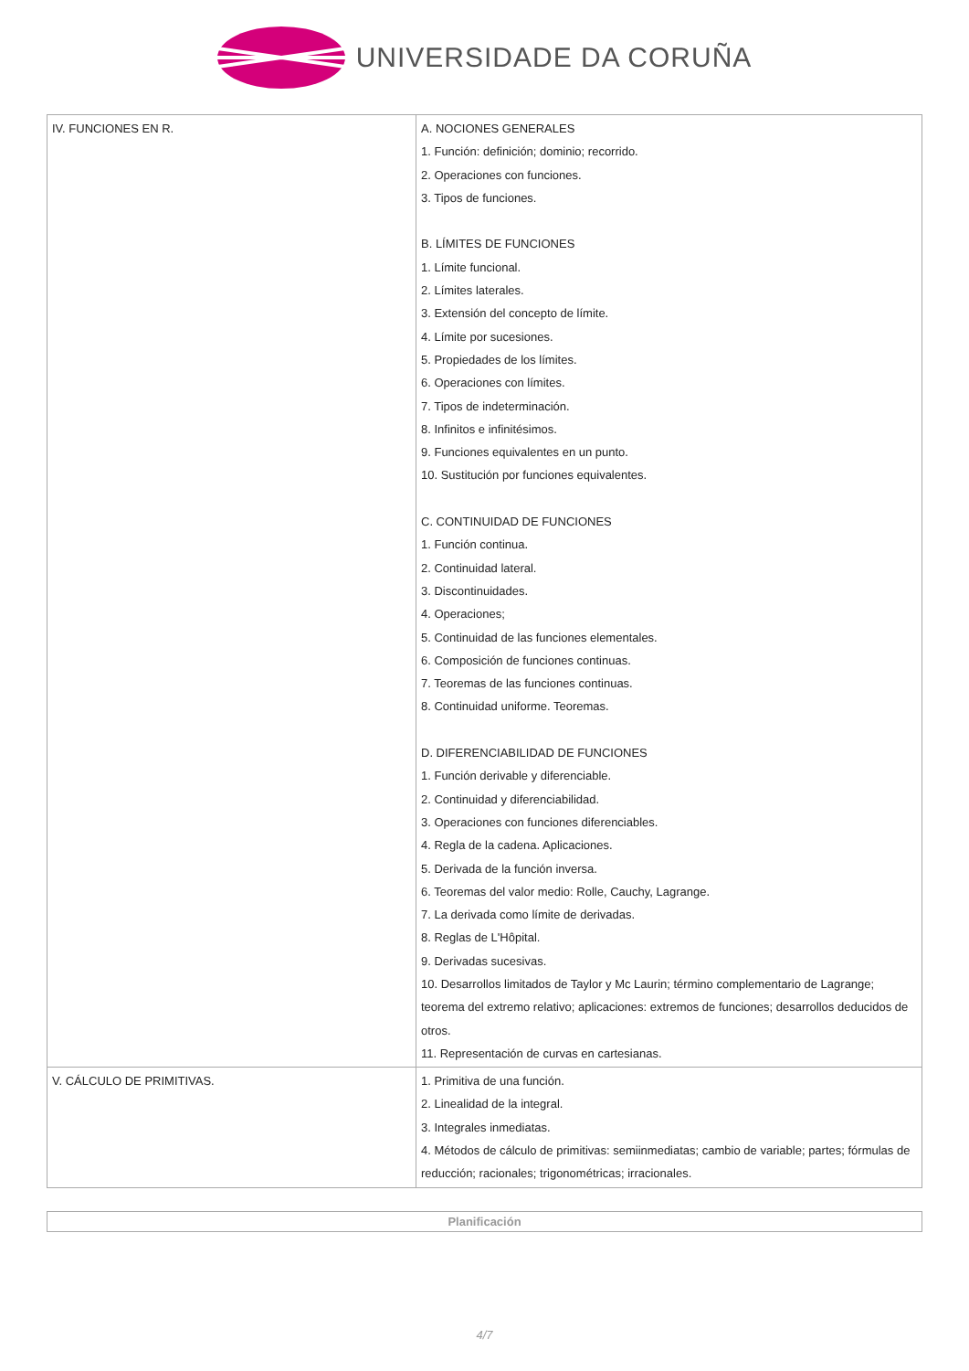UNIVERSIDADE DA CORUÑA
| IV. FUNCIONES EN R. | A. NOCIONES GENERALES 1. Función: definición; dominio; recorrido. 2. Operaciones con funciones. 3. Tipos de funciones. B. LÍMITES DE FUNCIONES 1. Límite funcional. 2. Límites laterales. 3. Extensión del concepto de límite. 4. Límite por sucesiones. 5. Propiedades de los límites. 6. Operaciones con límites. 7. Tipos de indeterminación. 8. Infinitos e infinitésimos. 9. Funciones equivalentes en un punto. 10. Sustitución por funciones equivalentes. C. CONTINUIDAD DE FUNCIONES 1. Función continua. 2. Continuidad lateral. 3. Discontinuidades. 4. Operaciones; 5. Continuidad de las funciones elementales. 6. Composición de funciones continuas. 7. Teoremas de las funciones continuas. 8. Continuidad uniforme. Teoremas. D. DIFERENCIABILIDAD DE FUNCIONES 1. Función derivable y diferenciable. 2. Continuidad y diferenciabilidad. 3. Operaciones con funciones diferenciables. 4. Regla de la cadena. Aplicaciones. 5. Derivada de la función inversa. 6. Teoremas del valor medio: Rolle, Cauchy, Lagrange. 7. La derivada como límite de derivadas. 8. Reglas de L'Hôpital. 9. Derivadas sucesivas. 10. Desarrollos limitados de Taylor y Mc Laurin; término complementario de Lagrange; teorema del extremo relativo; aplicaciones: extremos de funciones; desarrollos deducidos de otros. 11. Representación de curvas en cartesianas. |
| V. CÁLCULO DE PRIMITIVAS. | 1. Primitiva de una función. 2. Linealidad de la integral. 3. Integrales inmediatas. 4. Métodos de cálculo de primitivas: semiinmediatas; cambio de variable; partes; fórmulas de reducción; racionales; trigonométricas; irracionales. |
Planificación
4/7